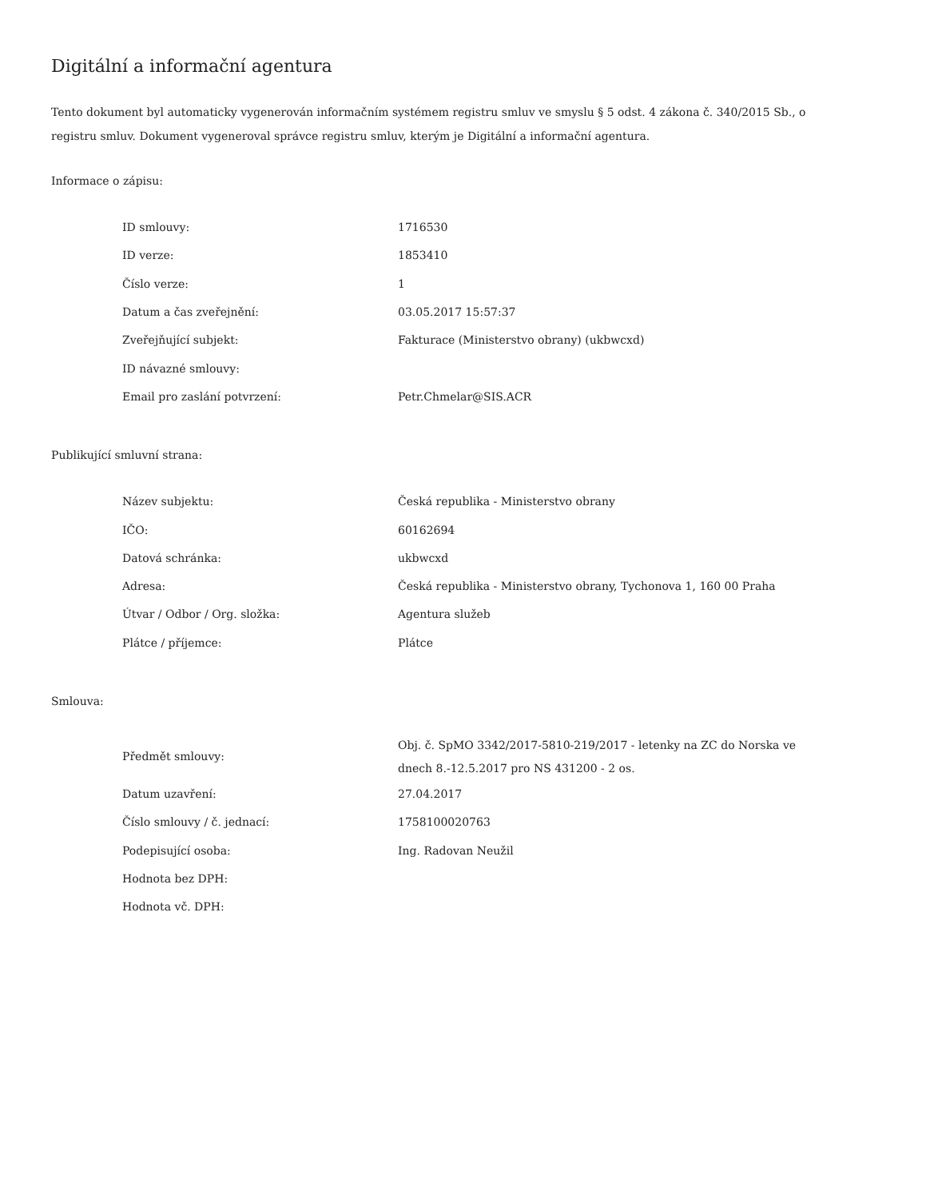Digitální a informační agentura
Tento dokument byl automaticky vygenerován informačním systémem registru smluv ve smyslu § 5 odst. 4 zákona č. 340/2015 Sb., o registru smluv. Dokument vygeneroval správce registru smluv, kterým je Digitální a informační agentura.
Informace o zápisu:
| ID smlouvy: | 1716530 |
| ID verze: | 1853410 |
| Číslo verze: | 1 |
| Datum a čas zveřejnění: | 03.05.2017 15:57:37 |
| Zveřejňující subjekt: | Fakturace (Ministerstvo obrany) (ukbwcxd) |
| ID návazné smlouvy: | |
| Email pro zaslání potvrzení: | Petr.Chmelar@SIS.ACR |
Publikující smluvní strana:
| Název subjektu: | Česká republika - Ministerstvo obrany |
| IČO: | 60162694 |
| Datová schránka: | ukbwcxd |
| Adresa: | Česká republika - Ministerstvo obrany, Tychonova 1, 160 00 Praha |
| Útvar / Odbor / Org. složka: | Agentura služeb |
| Plátce / příjemce: | Plátce |
Smlouva:
| Předmět smlouvy: | Obj. č. SpMO 3342/2017-5810-219/2017 - letenky na ZC do Norska ve dnech 8.-12.5.2017 pro NS 431200 - 2 os. |
| Datum uzavření: | 27.04.2017 |
| Číslo smlouvy / č. jednací: | 1758100020763 |
| Podepisující osoba: | Ing. Radovan Neužil |
| Hodnota bez DPH: | |
| Hodnota vč. DPH: | |